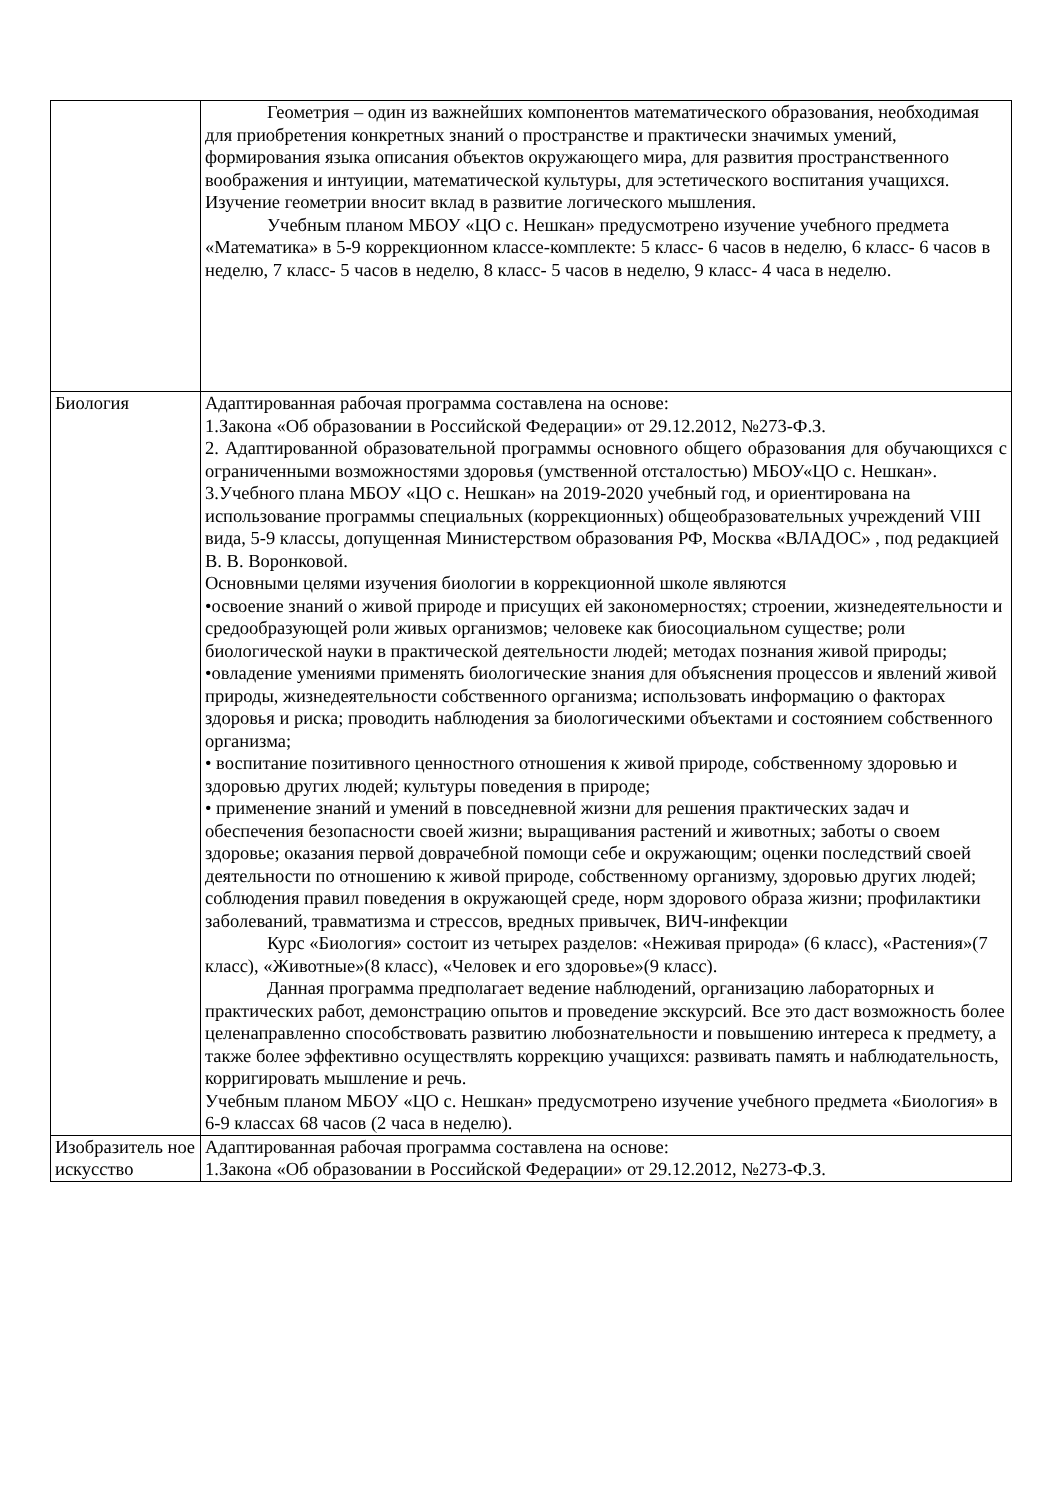| | Геометрия – один из важнейших компонентов математического образования, необходимая для приобретения конкретных знаний о пространстве и практически значимых умений, формирования языка описания объектов окружающего мира, для развития пространственного воображения и интуиции, математической культуры, для эстетического воспитания учащихся. Изучение геометрии вносит вклад в развитие логического мышления. Учебным планом МБОУ «ЦО с. Нешкан» предусмотрено изучение учебного предмета «Математика» в 5-9 коррекционном классе-комплекте: 5 класс- 6 часов в неделю, 6 класс- 6 часов в неделю, 7 класс- 5 часов в неделю, 8 класс- 5 часов в неделю, 9 класс- 4 часа в неделю. |
| Биология | Адаптированная рабочая программа составлена на основе: 1.Закона «Об образовании в Российской Федерации» от 29.12.2012, №273-Ф.З. 2. Адаптированной образовательной программы основного общего образования для обучающихся с ограниченными возможностями здоровья (умственной отсталостью) МБОУ«ЦО с. Нешкан». 3.Учебного плана МБОУ «ЦО с. Нешкан» на 2019-2020 учебный год, и ориентирована на использование программы специальных (коррекционных) общеобразовательных учреждений VIII вида, 5-9 классы, допущенная Министерством образования РФ, Москва «ВЛАДОС» , под редакцией В. В. Воронковой. Основными целями изучения биологии в коррекционной школе являются •освоение знаний о живой природе и присущих ей закономерностях; строении, жизнедеятельности и средообразующей роли живых организмов; человеке как биосоциальном существе; роли биологической науки в практической деятельности людей; методах познания живой природы; •овладение умениями применять биологические знания для объяснения процессов и явлений живой природы, жизнедеятельности собственного организма; использовать информацию о факторах здоровья и риска; проводить наблюдения за биологическими объектами и состоянием собственного организма; • воспитание позитивного ценностного отношения к живой природе, собственному здоровью и здоровью других людей; культуры поведения в природе; • применение знаний и умений в повседневной жизни для решения практических задач и обеспечения безопасности своей жизни; выращивания растений и животных; заботы о своем здоровье; оказания первой доврачебной помощи себе и окружающим; оценки последствий своей деятельности по отношению к живой природе, собственному организму, здоровью других людей; соблюдения правил поведения в окружающей среде, норм здорового образа жизни; профилактики заболеваний, травматизма и стрессов, вредных привычек, ВИЧ-инфекции Курс «Биология» состоит из четырех разделов: «Неживая природа» (6 класс), «Растения»(7 класс), «Животные»(8 класс), «Человек и его здоровье»(9 класс). Данная программа предполагает ведение наблюдений, организацию лабораторных и практических работ, демонстрацию опытов и проведение экскурсий. Все это даст возможность более целенаправленно способствовать развитию любознательности и повышению интереса к предмету, а также более эффективно осуществлять коррекцию учащихся: развивать память и наблюдательность, корригировать мышление и речь. Учебным планом МБОУ «ЦО с. Нешкан» предусмотрено изучение учебного предмета «Биология» в 6-9 классах 68 часов (2 часа в неделю). |
| Изобразитель ное искусство | Адаптированная рабочая программа составлена на основе: 1.Закона «Об образовании в Российской Федерации» от 29.12.2012, №273-Ф.З. |